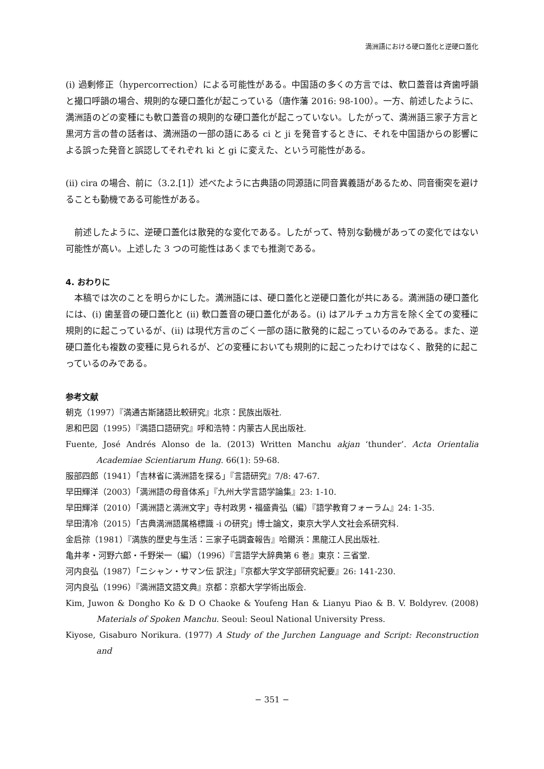満洲語における硬口蓋化と逆硬口蓋化
(i) 過剰修正（hypercorrection）による可能性がある。中国語の多くの方言では、軟口蓋音は斉歯呼韻と撮口呼韻の場合、規則的な硬口蓋化が起こっている（唐作藩 2016: 98-100）。一方、前述したように、満洲語のどの変種にも軟口蓋音の規則的な硬口蓋化が起こっていない。したがって、満洲語三家子方言と黒河方言の昔の話者は、満洲語の一部の語にある ci と ji を発音するときに、それを中国語からの影響による誤った発音と誤認してそれぞれ ki と gi に変えた、という可能性がある。
(ii) cira の場合、前に（3.2.[1]）述べたように古典語の同源語に同音異義語があるため、同音衝突を避けることも動機である可能性がある。
　前述したように、逆硬口蓋化は散発的な変化である。したがって、特別な動機があっての変化ではない可能性が高い。上述した 3 つの可能性はあくまでも推測である。
4. おわりに
　本稿では次のことを明らかにした。満洲語には、硬口蓋化と逆硬口蓋化が共にある。満洲語の硬口蓋化には、(i) 歯茎音の硬口蓋化と (ii) 軟口蓋音の硬口蓋化がある。(i) はアルチュカ方言を除く全ての変種に規則的に起こっているが、(ii) は現代方言のごく一部の語に散発的に起こっているのみである。また、逆硬口蓋化も複数の変種に見られるが、どの変種においても規則的に起こったわけではなく、散発的に起こっているのみである。
参考文献
朝克（1997）『満通古斯諸語比較研究』北京：民族出版社.
恩和巴図（1995）『満語口語研究』呼和浩特：内蒙古人民出版社.
Fuente, José Andrés Alonso de la. (2013) Written Manchu akjan ‘thunder’. Acta Orientalia Academiae Scientiarum Hung. 66(1): 59-68.
服部四郎（1941）「吉林省に満洲語を探る」『言語研究』7/8: 47-67.
早田輝洋（2003）「満洲語の母音体系」『九州大学言語学論集』23: 1-10.
早田輝洋（2010）「満洲語と満洲文字」寺村政男・福盛貴弘（編）『語学教育フォーラム』24: 1-35.
早田清冷（2015）「古典満洲語属格標識 -i の研究」博士論文，東京大学人文社会系研究科.
金启孮（1981）『満族的歴史与生活：三家子屯調査報告』哈爾浜：黒龍江人民出版社.
亀井孝・河野六郎・千野栄一（編）（1996）『言語学大辞典第 6 巻』東京：三省堂.
河内良弘（1987）「ニシャン・サマン伝 訳注」『京都大学文学部研究紀要』26: 141-230.
河内良弘（1996）『満洲語文語文典』京都：京都大学学術出版会.
Kim, Juwon & Dongho Ko & D O Chaoke & Youfeng Han & Lianyu Piao & B. V. Boldyrev. (2008) Materials of Spoken Manchu. Seoul: Seoul National University Press.
Kiyose, Gisaburo Norikura. (1977) A Study of the Jurchen Language and Script: Reconstruction and
− 351 −